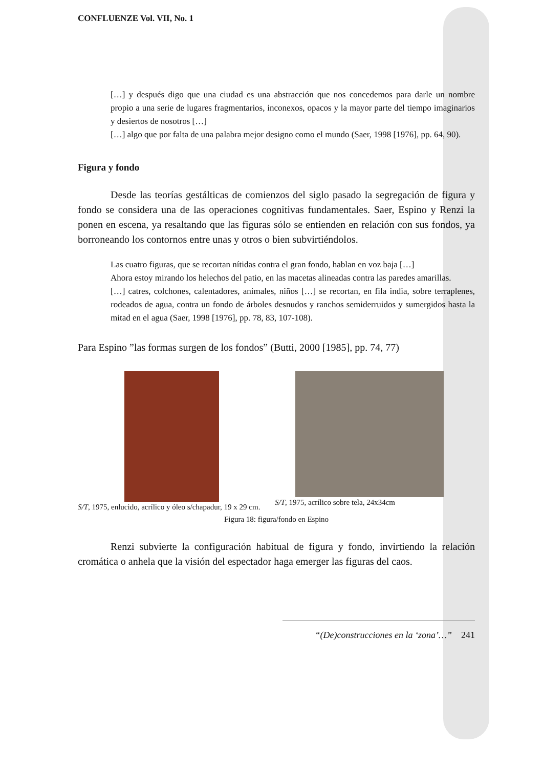CONFLUENZE Vol. VII, No. 1
[…] y después digo que una ciudad es una abstracción que nos concedemos para darle un nombre propio a una serie de lugares fragmentarios, inconexos, opacos y la mayor parte del tiempo imaginarios y desiertos de nosotros […]
[…] algo que por falta de una palabra mejor designo como el mundo (Saer, 1998 [1976], pp. 64, 90).
Figura y fondo
Desde las teorías gestálticas de comienzos del siglo pasado la segregación de figura y fondo se considera una de las operaciones cognitivas fundamentales. Saer, Espino y Renzi la ponen en escena, ya resaltando que las figuras sólo se entienden en relación con sus fondos, ya borroneando los contornos entre unas y otros o bien subvirtiéndolos.
Las cuatro figuras, que se recortan nítidas contra el gran fondo, hablan en voz baja […]
Ahora estoy mirando los helechos del patio, en las macetas alineadas contra las paredes amarillas.
[…] catres, colchones, calentadores, animales, niños […] se recortan, en fila india, sobre terraplenes, rodeados de agua, contra un fondo de árboles desnudos y ranchos semiderruidos y sumergidos hasta la mitad en el agua (Saer, 1998 [1976], pp. 78, 83, 107-108).
Para Espino ”las formas surgen de los fondos” (Butti, 2000 [1985], pp. 74, 77)
S/T, 1975, enlucido, acrílico y óleo s/chapadur, 19 x 29 cm.
S/T, 1975, acrílico sobre tela, 24x34cm
Figura 18: figura/fondo en Espino
Renzi subvierte la configuración habitual de figura y fondo, invirtiendo la relación cromática o anhela que la visión del espectador haga emerger las figuras del caos.
“(De)construcciones en la ‘zona’…” 241